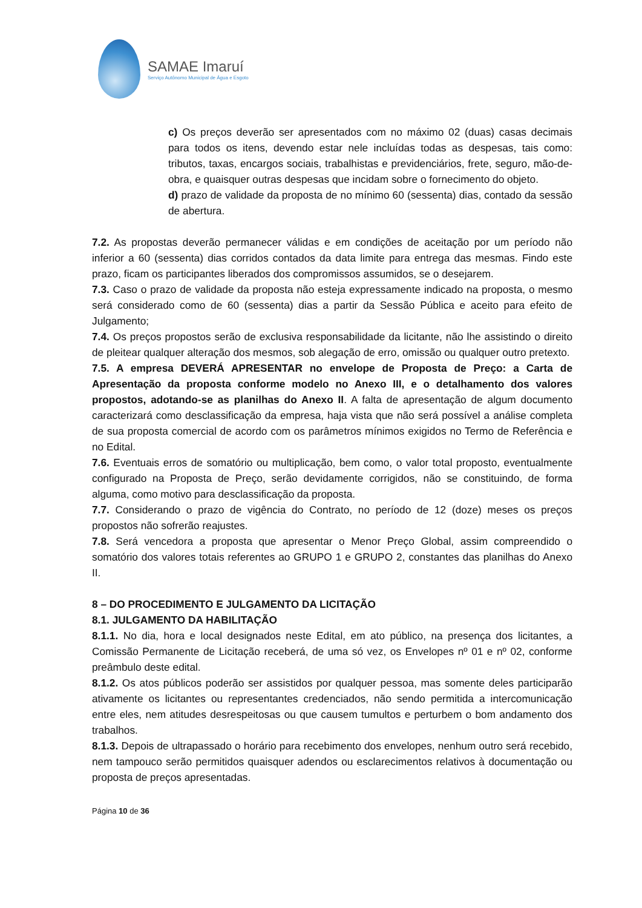SAMAE Imaruí
Serviço Autônomo Municipal de Água e Esgoto
c) Os preços deverão ser apresentados com no máximo 02 (duas) casas decimais para todos os itens, devendo estar nele incluídas todas as despesas, tais como: tributos, taxas, encargos sociais, trabalhistas e previdenciários, frete, seguro, mão-de-obra, e quaisquer outras despesas que incidam sobre o fornecimento do objeto.
d) prazo de validade da proposta de no mínimo 60 (sessenta) dias, contado da sessão de abertura.
7.2. As propostas deverão permanecer válidas e em condições de aceitação por um período não inferior a 60 (sessenta) dias corridos contados da data limite para entrega das mesmas. Findo este prazo, ficam os participantes liberados dos compromissos assumidos, se o desejarem.
7.3. Caso o prazo de validade da proposta não esteja expressamente indicado na proposta, o mesmo será considerado como de 60 (sessenta) dias a partir da Sessão Pública e aceito para efeito de Julgamento;
7.4. Os preços propostos serão de exclusiva responsabilidade da licitante, não lhe assistindo o direito de pleitear qualquer alteração dos mesmos, sob alegação de erro, omissão ou qualquer outro pretexto.
7.5. A empresa DEVERÁ APRESENTAR no envelope de Proposta de Preço: a Carta de Apresentação da proposta conforme modelo no Anexo III, e o detalhamento dos valores propostos, adotando-se as planilhas do Anexo II. A falta de apresentação de algum documento caracterizará como desclassificação da empresa, haja vista que não será possível a análise completa de sua proposta comercial de acordo com os parâmetros mínimos exigidos no Termo de Referência e no Edital.
7.6. Eventuais erros de somatório ou multiplicação, bem como, o valor total proposto, eventualmente configurado na Proposta de Preço, serão devidamente corrigidos, não se constituindo, de forma alguma, como motivo para desclassificação da proposta.
7.7. Considerando o prazo de vigência do Contrato, no período de 12 (doze) meses os preços propostos não sofrerão reajustes.
7.8. Será vencedora a proposta que apresentar o Menor Preço Global, assim compreendido o somatório dos valores totais referentes ao GRUPO 1 e GRUPO 2, constantes das planilhas do Anexo II.
8 – DO PROCEDIMENTO E JULGAMENTO DA LICITAÇÃO
8.1. JULGAMENTO DA HABILITAÇÃO
8.1.1. No dia, hora e local designados neste Edital, em ato público, na presença dos licitantes, a Comissão Permanente de Licitação receberá, de uma só vez, os Envelopes nº 01 e nº 02, conforme preâmbulo deste edital.
8.1.2. Os atos públicos poderão ser assistidos por qualquer pessoa, mas somente deles participarão ativamente os licitantes ou representantes credenciados, não sendo permitida a intercomunicação entre eles, nem atitudes desrespeitosas ou que causem tumultos e perturbem o bom andamento dos trabalhos.
8.1.3. Depois de ultrapassado o horário para recebimento dos envelopes, nenhum outro será recebido, nem tampouco serão permitidos quaisquer adendos ou esclarecimentos relativos à documentação ou proposta de preços apresentadas.
Página 10 de 36